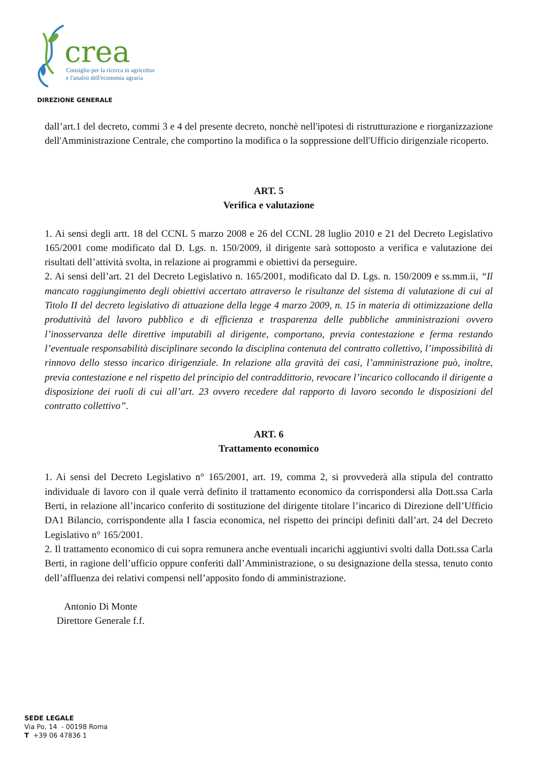crea
Consiglio per la ricerca in agricoltura
e l'analisi dell'economia agraria
DIREZIONE GENERALE
dall’art.1 del decreto, commi 3 e 4 del presente decreto, nonchè nell'ipotesi di ristrutturazione e riorganizzazione dell'Amministrazione Centrale, che comportino la modifica o la soppressione dell'Ufficio dirigenziale ricoperto.
ART. 5
Verifica e valutazione
1. Ai sensi degli artt. 18 del CCNL 5 marzo 2008 e 26 del CCNL 28 luglio 2010 e 21 del Decreto Legislativo 165/2001 come modificato dal D. Lgs. n. 150/2009, il dirigente sarà sottoposto a verifica e valutazione dei risultati dell’attività svolta, in relazione ai programmi e obiettivi da perseguire.
2. Ai sensi dell’art. 21 del Decreto Legislativo n. 165/2001, modificato dal D. Lgs. n. 150/2009 e ss.mm.ii, “Il mancato raggiungimento degli obiettivi accertato attraverso le risultanze del sistema di valutazione di cui al Titolo II del decreto legislativo di attuazione della legge 4 marzo 2009, n. 15 in materia di ottimizzazione della produttività del lavoro pubblico e di efficienza e trasparenza delle pubbliche amministrazioni ovvero l’inosservanza delle direttive imputabili al dirigente, comportano, previa contestazione e ferma restando l’eventuale responsabilità disciplinare secondo la disciplina contenuta del contratto collettivo, l’impossibilità di rinnovo dello stesso incarico dirigenziale. In relazione alla gravità dei casi, l’amministrazione può, inoltre, previa contestazione e nel rispetto del principio del contraddittorio, revocare l’incarico collocando il dirigente a disposizione dei ruoli di cui all’art. 23 ovvero recedere dal rapporto di lavoro secondo le disposizioni del contratto collettivo”.
ART. 6
Trattamento economico
1. Ai sensi del Decreto Legislativo n° 165/2001, art. 19, comma 2, si provvederà alla stipula del contratto individuale di lavoro con il quale verrà definito il trattamento economico da corrispondersi alla Dott.ssa Carla Berti, in relazione all’incarico conferito di sostituzione del dirigente titolare l’incarico di Direzione dell’Ufficio DA1 Bilancio, corrispondente alla I fascia economica, nel rispetto dei principi definiti dall’art. 24 del Decreto Legislativo n° 165/2001.
2. Il trattamento economico di cui sopra remunera anche eventuali incarichi aggiuntivi svolti dalla Dott.ssa Carla Berti, in ragione dell’ufficio oppure conferiti dall’Amministrazione, o su designazione della stessa, tenuto conto dell’affluenza dei relativi compensi nell’apposito fondo di amministrazione.
Antonio Di Monte
Direttore Generale f.f.
SEDE LEGALE
Via Po, 14 - 00198 Roma
T +39 06 47836 1